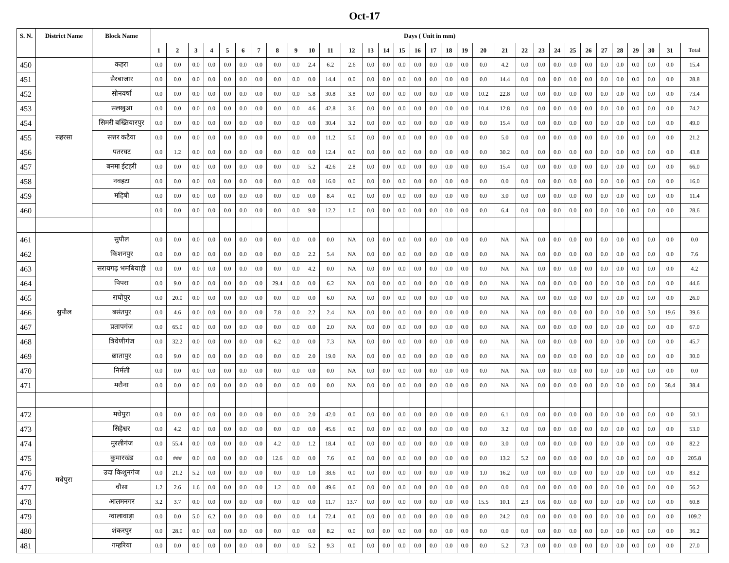Oct-17
| S. N. | District Name | Block Name | Days ( Unit in mm) | | | | | | | | | | | | | | | | | | | | | | | | | | | | | | | |
| --- | --- | --- | --- | --- | --- | --- | --- | --- | --- | --- | --- | --- | --- | --- | --- | --- | --- | --- | --- | --- | --- | --- | --- | --- | --- | --- | --- | --- | --- | --- | --- | --- | --- | --- |
| | | | 1 | 2 | 3 | 4 | 5 | 6 | 7 | 8 | 9 | 10 | 11 | 12 | 13 | 14 | 15 | 16 | 17 | 18 | 19 | 20 | 21 | 22 | 23 | 24 | 25 | 26 | 27 | 28 | 29 | 30 | 31 | Total |
| 450 | सहरसा | कहरा | 0.0 | 0.0 | 0.0 | 0.0 | 0.0 | 0.0 | 0.0 | 0.0 | 0.0 | 2.4 | 6.2 | 2.6 | 0.0 | 0.0 | 0.0 | 0.0 | 0.0 | 0.0 | 0.0 | 0.0 | 4.2 | 0.0 | 0.0 | 0.0 | 0.0 | 0.0 | 0.0 | 0.0 | 0.0 | 0.0 | 0.0 | 15.4 |
| 451 | | सैरबाजार | 0.0 | 0.0 | 0.0 | 0.0 | 0.0 | 0.0 | 0.0 | 0.0 | 0.0 | 0.0 | 14.4 | 0.0 | 0.0 | 0.0 | 0.0 | 0.0 | 0.0 | 0.0 | 0.0 | 0.0 | 14.4 | 0.0 | 0.0 | 0.0 | 0.0 | 0.0 | 0.0 | 0.0 | 0.0 | 0.0 | 0.0 | 28.8 |
| 452 | | सोनवर्षा | 0.0 | 0.0 | 0.0 | 0.0 | 0.0 | 0.0 | 0.0 | 0.0 | 0.0 | 5.8 | 30.8 | 3.8 | 0.0 | 0.0 | 0.0 | 0.0 | 0.0 | 0.0 | 0.0 | 10.2 | 22.8 | 0.0 | 0.0 | 0.0 | 0.0 | 0.0 | 0.0 | 0.0 | 0.0 | 0.0 | 0.0 | 73.4 |
| 453 | | सलखुआ | 0.0 | 0.0 | 0.0 | 0.0 | 0.0 | 0.0 | 0.0 | 0.0 | 0.0 | 4.6 | 42.8 | 3.6 | 0.0 | 0.0 | 0.0 | 0.0 | 0.0 | 0.0 | 0.0 | 10.4 | 12.8 | 0.0 | 0.0 | 0.0 | 0.0 | 0.0 | 0.0 | 0.0 | 0.0 | 0.0 | 0.0 | 74.2 |
| 454 | | सिमरी बख्तियारपुर | 0.0 | 0.0 | 0.0 | 0.0 | 0.0 | 0.0 | 0.0 | 0.0 | 0.0 | 0.0 | 30.4 | 3.2 | 0.0 | 0.0 | 0.0 | 0.0 | 0.0 | 0.0 | 0.0 | 0.0 | 15.4 | 0.0 | 0.0 | 0.0 | 0.0 | 0.0 | 0.0 | 0.0 | 0.0 | 0.0 | 0.0 | 49.0 |
| 455 | | सत्तर कटैया | 0.0 | 0.0 | 0.0 | 0.0 | 0.0 | 0.0 | 0.0 | 0.0 | 0.0 | 0.0 | 11.2 | 5.0 | 0.0 | 0.0 | 0.0 | 0.0 | 0.0 | 0.0 | 0.0 | 0.0 | 5.0 | 0.0 | 0.0 | 0.0 | 0.0 | 0.0 | 0.0 | 0.0 | 0.0 | 0.0 | 0.0 | 21.2 |
| 456 | | पतरघट | 0.0 | 1.2 | 0.0 | 0.0 | 0.0 | 0.0 | 0.0 | 0.0 | 0.0 | 0.0 | 12.4 | 0.0 | 0.0 | 0.0 | 0.0 | 0.0 | 0.0 | 0.0 | 0.0 | 0.0 | 30.2 | 0.0 | 0.0 | 0.0 | 0.0 | 0.0 | 0.0 | 0.0 | 0.0 | 0.0 | 0.0 | 43.8 |
| 457 | | बनमा ईटहरी | 0.0 | 0.0 | 0.0 | 0.0 | 0.0 | 0.0 | 0.0 | 0.0 | 0.0 | 5.2 | 42.6 | 2.8 | 0.0 | 0.0 | 0.0 | 0.0 | 0.0 | 0.0 | 0.0 | 0.0 | 15.4 | 0.0 | 0.0 | 0.0 | 0.0 | 0.0 | 0.0 | 0.0 | 0.0 | 0.0 | 0.0 | 66.0 |
| 458 | | नवहटा | 0.0 | 0.0 | 0.0 | 0.0 | 0.0 | 0.0 | 0.0 | 0.0 | 0.0 | 0.0 | 16.0 | 0.0 | 0.0 | 0.0 | 0.0 | 0.0 | 0.0 | 0.0 | 0.0 | 0.0 | 0.0 | 0.0 | 0.0 | 0.0 | 0.0 | 0.0 | 0.0 | 0.0 | 0.0 | 0.0 | 0.0 | 16.0 |
| 459 | | महिषी | 0.0 | 0.0 | 0.0 | 0.0 | 0.0 | 0.0 | 0.0 | 0.0 | 0.0 | 0.0 | 8.4 | 0.0 | 0.0 | 0.0 | 0.0 | 0.0 | 0.0 | 0.0 | 0.0 | 0.0 | 3.0 | 0.0 | 0.0 | 0.0 | 0.0 | 0.0 | 0.0 | 0.0 | 0.0 | 0.0 | 0.0 | 11.4 |
| 460 | | | 0.0 | 0.0 | 0.0 | 0.0 | 0.0 | 0.0 | 0.0 | 0.0 | 0.0 | 9.0 | 12.2 | 1.0 | 0.0 | 0.0 | 0.0 | 0.0 | 0.0 | 0.0 | 0.0 | 0.0 | 6.4 | 0.0 | 0.0 | 0.0 | 0.0 | 0.0 | 0.0 | 0.0 | 0.0 | 0.0 | 0.0 | 28.6 |
| 461 | सुपौल | सुपौल | 0.0 | 0.0 | 0.0 | 0.0 | 0.0 | 0.0 | 0.0 | 0.0 | 0.0 | 0.0 | 0.0 | NA | 0.0 | 0.0 | 0.0 | 0.0 | 0.0 | 0.0 | 0.0 | 0.0 | NA | NA | 0.0 | 0.0 | 0.0 | 0.0 | 0.0 | 0.0 | 0.0 | 0.0 | 0.0 | 0.0 |
| 462 | | किशनपुर | 0.0 | 0.0 | 0.0 | 0.0 | 0.0 | 0.0 | 0.0 | 0.0 | 0.0 | 2.2 | 5.4 | NA | 0.0 | 0.0 | 0.0 | 0.0 | 0.0 | 0.0 | 0.0 | 0.0 | NA | NA | 0.0 | 0.0 | 0.0 | 0.0 | 0.0 | 0.0 | 0.0 | 0.0 | 0.0 | 7.6 |
| 463 | | सरायगढ़ भमबियाही | 0.0 | 0.0 | 0.0 | 0.0 | 0.0 | 0.0 | 0.0 | 0.0 | 0.0 | 4.2 | 0.0 | NA | 0.0 | 0.0 | 0.0 | 0.0 | 0.0 | 0.0 | 0.0 | 0.0 | NA | NA | 0.0 | 0.0 | 0.0 | 0.0 | 0.0 | 0.0 | 0.0 | 0.0 | 0.0 | 4.2 |
| 464 | | पिपरा | 0.0 | 9.0 | 0.0 | 0.0 | 0.0 | 0.0 | 0.0 | 29.4 | 0.0 | 0.0 | 6.2 | NA | 0.0 | 0.0 | 0.0 | 0.0 | 0.0 | 0.0 | 0.0 | 0.0 | NA | NA | 0.0 | 0.0 | 0.0 | 0.0 | 0.0 | 0.0 | 0.0 | 0.0 | 0.0 | 44.6 |
| 465 | | राघोपुर | 0.0 | 20.0 | 0.0 | 0.0 | 0.0 | 0.0 | 0.0 | 0.0 | 0.0 | 0.0 | 6.0 | NA | 0.0 | 0.0 | 0.0 | 0.0 | 0.0 | 0.0 | 0.0 | 0.0 | NA | NA | 0.0 | 0.0 | 0.0 | 0.0 | 0.0 | 0.0 | 0.0 | 0.0 | 0.0 | 26.0 |
| 466 | | बसंतपुर | 0.0 | 4.6 | 0.0 | 0.0 | 0.0 | 0.0 | 0.0 | 7.8 | 0.0 | 2.2 | 2.4 | NA | 0.0 | 0.0 | 0.0 | 0.0 | 0.0 | 0.0 | 0.0 | 0.0 | NA | NA | 0.0 | 0.0 | 0.0 | 0.0 | 0.0 | 0.0 | 0.0 | 3.0 | 19.6 | 39.6 |
| 467 | | प्रतापगंज | 0.0 | 65.0 | 0.0 | 0.0 | 0.0 | 0.0 | 0.0 | 0.0 | 0.0 | 0.0 | 2.0 | NA | 0.0 | 0.0 | 0.0 | 0.0 | 0.0 | 0.0 | 0.0 | 0.0 | NA | NA | 0.0 | 0.0 | 0.0 | 0.0 | 0.0 | 0.0 | 0.0 | 0.0 | 0.0 | 67.0 |
| 468 | | त्रिवेणीगंज | 0.0 | 32.2 | 0.0 | 0.0 | 0.0 | 0.0 | 0.0 | 6.2 | 0.0 | 0.0 | 7.3 | NA | 0.0 | 0.0 | 0.0 | 0.0 | 0.0 | 0.0 | 0.0 | 0.0 | NA | NA | 0.0 | 0.0 | 0.0 | 0.0 | 0.0 | 0.0 | 0.0 | 0.0 | 0.0 | 45.7 |
| 469 | | छातापुर | 0.0 | 9.0 | 0.0 | 0.0 | 0.0 | 0.0 | 0.0 | 0.0 | 0.0 | 2.0 | 19.0 | NA | 0.0 | 0.0 | 0.0 | 0.0 | 0.0 | 0.0 | 0.0 | 0.0 | NA | NA | 0.0 | 0.0 | 0.0 | 0.0 | 0.0 | 0.0 | 0.0 | 0.0 | 0.0 | 30.0 |
| 470 | | निर्मली | 0.0 | 0.0 | 0.0 | 0.0 | 0.0 | 0.0 | 0.0 | 0.0 | 0.0 | 0.0 | 0.0 | NA | 0.0 | 0.0 | 0.0 | 0.0 | 0.0 | 0.0 | 0.0 | 0.0 | NA | NA | 0.0 | 0.0 | 0.0 | 0.0 | 0.0 | 0.0 | 0.0 | 0.0 | 0.0 | 0.0 |
| 471 | | मरौना | 0.0 | 0.0 | 0.0 | 0.0 | 0.0 | 0.0 | 0.0 | 0.0 | 0.0 | 0.0 | 0.0 | NA | 0.0 | 0.0 | 0.0 | 0.0 | 0.0 | 0.0 | 0.0 | 0.0 | NA | NA | 0.0 | 0.0 | 0.0 | 0.0 | 0.0 | 0.0 | 0.0 | 0.0 | 38.4 | 38.4 |
| 472 | मधेपुरा | मधेपुरा | 0.0 | 0.0 | 0.0 | 0.0 | 0.0 | 0.0 | 0.0 | 0.0 | 0.0 | 2.0 | 42.0 | 0.0 | 0.0 | 0.0 | 0.0 | 0.0 | 0.0 | 0.0 | 0.0 | 0.0 | 6.1 | 0.0 | 0.0 | 0.0 | 0.0 | 0.0 | 0.0 | 0.0 | 0.0 | 0.0 | 0.0 | 50.1 |
| 473 | | सिहेश्वर | 0.0 | 4.2 | 0.0 | 0.0 | 0.0 | 0.0 | 0.0 | 0.0 | 0.0 | 0.0 | 45.6 | 0.0 | 0.0 | 0.0 | 0.0 | 0.0 | 0.0 | 0.0 | 0.0 | 0.0 | 3.2 | 0.0 | 0.0 | 0.0 | 0.0 | 0.0 | 0.0 | 0.0 | 0.0 | 0.0 | 0.0 | 53.0 |
| 474 | | मुरलीगंज | 0.0 | 55.4 | 0.0 | 0.0 | 0.0 | 0.0 | 0.0 | 4.2 | 0.0 | 1.2 | 18.4 | 0.0 | 0.0 | 0.0 | 0.0 | 0.0 | 0.0 | 0.0 | 0.0 | 0.0 | 3.0 | 0.0 | 0.0 | 0.0 | 0.0 | 0.0 | 0.0 | 0.0 | 0.0 | 0.0 | 0.0 | 82.2 |
| 475 | | कुमारखंड | 0.0 | ### | 0.0 | 0.0 | 0.0 | 0.0 | 0.0 | 12.6 | 0.0 | 0.0 | 7.6 | 0.0 | 0.0 | 0.0 | 0.0 | 0.0 | 0.0 | 0.0 | 0.0 | 0.0 | 13.2 | 5.2 | 0.0 | 0.0 | 0.0 | 0.0 | 0.0 | 0.0 | 0.0 | 0.0 | 0.0 | 205.8 |
| 476 | | उदा किशुनगंज | 0.0 | 21.2 | 5.2 | 0.0 | 0.0 | 0.0 | 0.0 | 0.0 | 0.0 | 1.0 | 38.6 | 0.0 | 0.0 | 0.0 | 0.0 | 0.0 | 0.0 | 0.0 | 0.0 | 1.0 | 16.2 | 0.0 | 0.0 | 0.0 | 0.0 | 0.0 | 0.0 | 0.0 | 0.0 | 0.0 | 0.0 | 83.2 |
| 477 | | वौसा | 1.2 | 2.6 | 1.6 | 0.0 | 0.0 | 0.0 | 0.0 | 1.2 | 0.0 | 0.0 | 49.6 | 0.0 | 0.0 | 0.0 | 0.0 | 0.0 | 0.0 | 0.0 | 0.0 | 0.0 | 0.0 | 0.0 | 0.0 | 0.0 | 0.0 | 0.0 | 0.0 | 0.0 | 0.0 | 0.0 | 0.0 | 56.2 |
| 478 | | आलमनगर | 3.2 | 3.7 | 0.0 | 0.0 | 0.0 | 0.0 | 0.0 | 0.0 | 0.0 | 0.0 | 11.7 | 13.7 | 0.0 | 0.0 | 0.0 | 0.0 | 0.0 | 0.0 | 0.0 | 15.5 | 10.1 | 2.3 | 0.6 | 0.0 | 0.0 | 0.0 | 0.0 | 0.0 | 0.0 | 0.0 | 0.0 | 60.8 |
| 479 | | ग्वालावाड़ा | 0.0 | 0.0 | 5.0 | 6.2 | 0.0 | 0.0 | 0.0 | 0.0 | 0.0 | 1.4 | 72.4 | 0.0 | 0.0 | 0.0 | 0.0 | 0.0 | 0.0 | 0.0 | 0.0 | 0.0 | 24.2 | 0.0 | 0.0 | 0.0 | 0.0 | 0.0 | 0.0 | 0.0 | 0.0 | 0.0 | 0.0 | 109.2 |
| 480 | | शंकरपुर | 0.0 | 28.0 | 0.0 | 0.0 | 0.0 | 0.0 | 0.0 | 0.0 | 0.0 | 0.0 | 8.2 | 0.0 | 0.0 | 0.0 | 0.0 | 0.0 | 0.0 | 0.0 | 0.0 | 0.0 | 0.0 | 0.0 | 0.0 | 0.0 | 0.0 | 0.0 | 0.0 | 0.0 | 0.0 | 0.0 | 0.0 | 36.2 |
| 481 | | गम्हरिया | 0.0 | 0.0 | 0.0 | 0.0 | 0.0 | 0.0 | 0.0 | 0.0 | 0.0 | 5.2 | 9.3 | 0.0 | 0.0 | 0.0 | 0.0 | 0.0 | 0.0 | 0.0 | 0.0 | 0.0 | 5.2 | 7.3 | 0.0 | 0.0 | 0.0 | 0.0 | 0.0 | 0.0 | 0.0 | 0.0 | 0.0 | 27.0 |